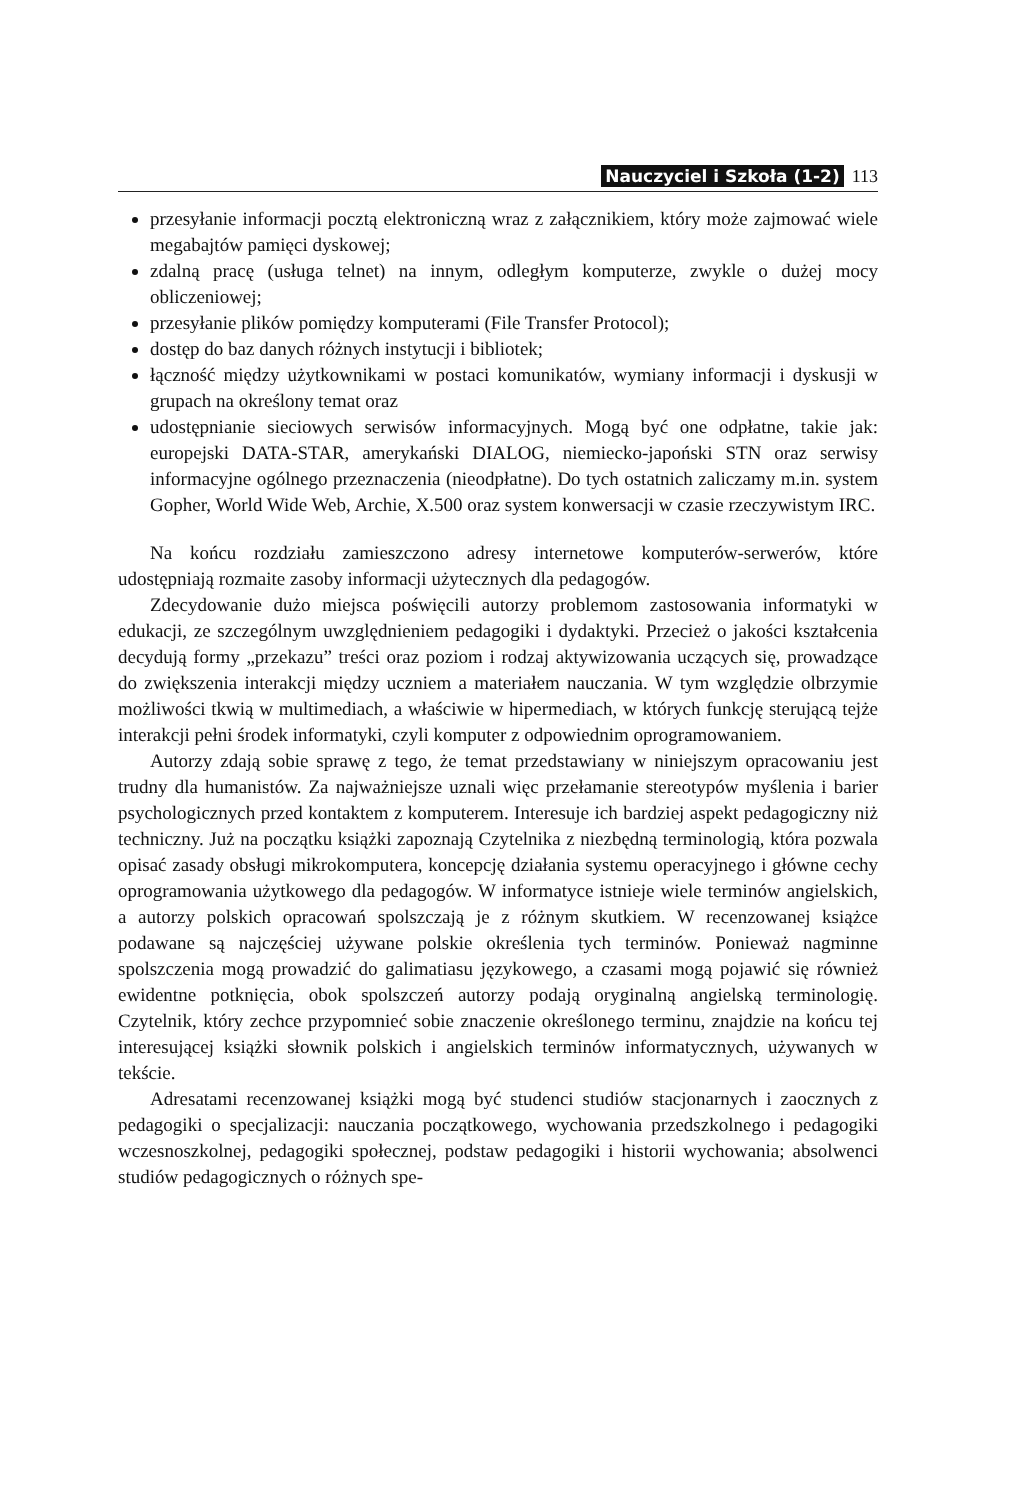Nauczyciel i Szkoła (1-2) 113
przesyłanie informacji pocztą elektroniczną wraz z załącznikiem, który może zajmować wiele megabajtów pamięci dyskowej;
zdalną pracę (usługa telnet) na innym, odległym komputerze, zwykle o dużej mocy obliczeniowej;
przesyłanie plików pomiędzy komputerami (File Transfer Protocol);
dostęp do baz danych różnych instytucji i bibliotek;
łączność między użytkownikami w postaci komunikatów, wymiany informacji i dyskusji w grupach na określony temat oraz
udostępnianie sieciowych serwisów informacyjnych. Mogą być one odpłatne, takie jak: europejski DATA-STAR, amerykański DIALOG, niemiecko-japoński STN oraz serwisy informacyjne ogólnego przeznaczenia (nieodpłatne). Do tych ostatnich zaliczamy m.in. system Gopher, World Wide Web, Archie, X.500 oraz system konwersacji w czasie rzeczywistym IRC.
Na końcu rozdziału zamieszczono adresy internetowe komputerów-serwerów, które udostępniają rozmaite zasoby informacji użytecznych dla pedagogów.
Zdecydowanie dużo miejsca poświęcili autorzy problemom zastosowania informatyki w edukacji, ze szczególnym uwzględnieniem pedagogiki i dydaktyki. Przecież o jakości kształcenia decydują formy „przekazu” treści oraz poziom i rodzaj aktywizowania uczących się, prowadzące do zwiększenia interakcji między uczniem a materiałem nauczania. W tym względzie olbrzymie możliwości tkwią w multimediach, a właściwie w hipermediach, w których funkcję sterującą tejże interakcji pełni środek informatyki, czyli komputer z odpowiednim oprogramowaniem.
Autorzy zdają sobie sprawę z tego, że temat przedstawiany w niniejszym opracowaniu jest trudny dla humanistów. Za najważniejsze uznali więc przełamanie stereotypów myślenia i barier psychologicznych przed kontaktem z komputerem. Interesuje ich bardziej aspekt pedagogiczny niż techniczny. Już na początku książki zapoznają Czytelnika z niezbędną terminologią, która pozwala opisać zasady obsługi mikrokomputera, koncepcję działania systemu operacyjnego i główne cechy oprogramowania użytkowego dla pedagogów. W informatyce istnieje wiele terminów angielskich, a autorzy polskich opracowań spolszczają je z różnym skutkiem. W recenzowanej książce podawane są najczęściej używane polskie określenia tych terminów. Ponieważ nagminne spolszczenia mogą prowadzić do galimatiasu językowego, a czasami mogą pojawić się również ewidentne potknięcia, obok spolszczeń autorzy podają oryginalną angielską terminologię. Czytelnik, który zechce przypomnieć sobie znaczenie określonego terminu, znajdzie na końcu tej interesującej książki słownik polskich i angielskich terminów informatycznych, używanych w tekście.
Adresatami recenzowanej książki mogą być studenci studiów stacjonarnych i zaocznych z pedagogiki o specjalizacji: nauczania początkowego, wychowania przedszkolnego i pedagogiki wczesnoszkolnej, pedagogiki społecznej, podstaw pedagogiki i historii wychowania; absolwenci studiów pedagogicznych o różnych spe-